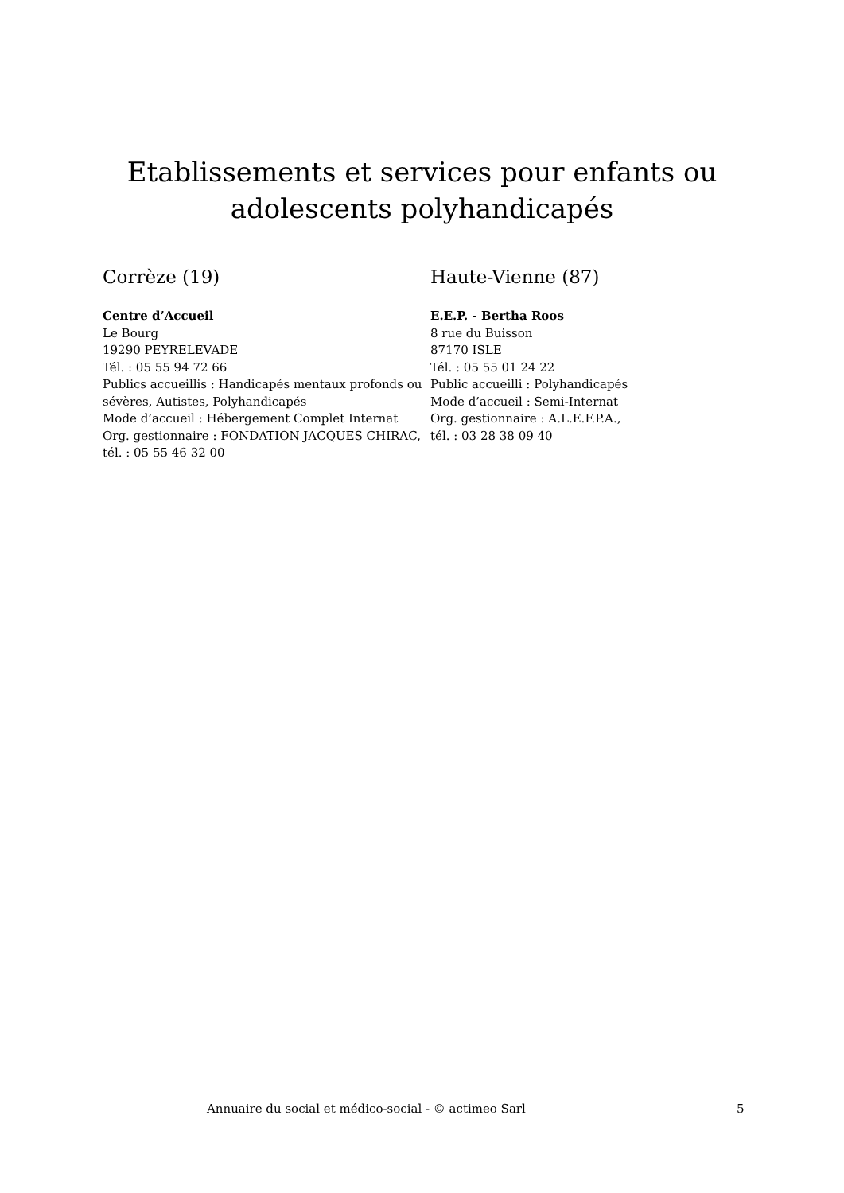Etablissements et services pour enfants ou
adolescents polyhandicapés
Corrèze (19)
Centre d’Accueil
Le Bourg
19290 PEYRELEVADE
Tél. : 05 55 94 72 66
Publics accueillis : Handicapés mentaux profonds ou sévères, Autistes, Polyhandicapés
Mode d’accueil : Hébergement Complet Internat
Org. gestionnaire : FONDATION JACQUES CHIRAC, tél. : 05 55 46 32 00
Haute-Vienne (87)
E.E.P. - Bertha Roos
8 rue du Buisson
87170 ISLE
Tél. : 05 55 01 24 22
Public accueilli : Polyhandicapés
Mode d’accueil : Semi-Internat
Org. gestionnaire : A.L.E.F.P.A.,
tél. : 03 28 38 09 40
Annuaire du social et médico-social - © actimeo Sarl 5